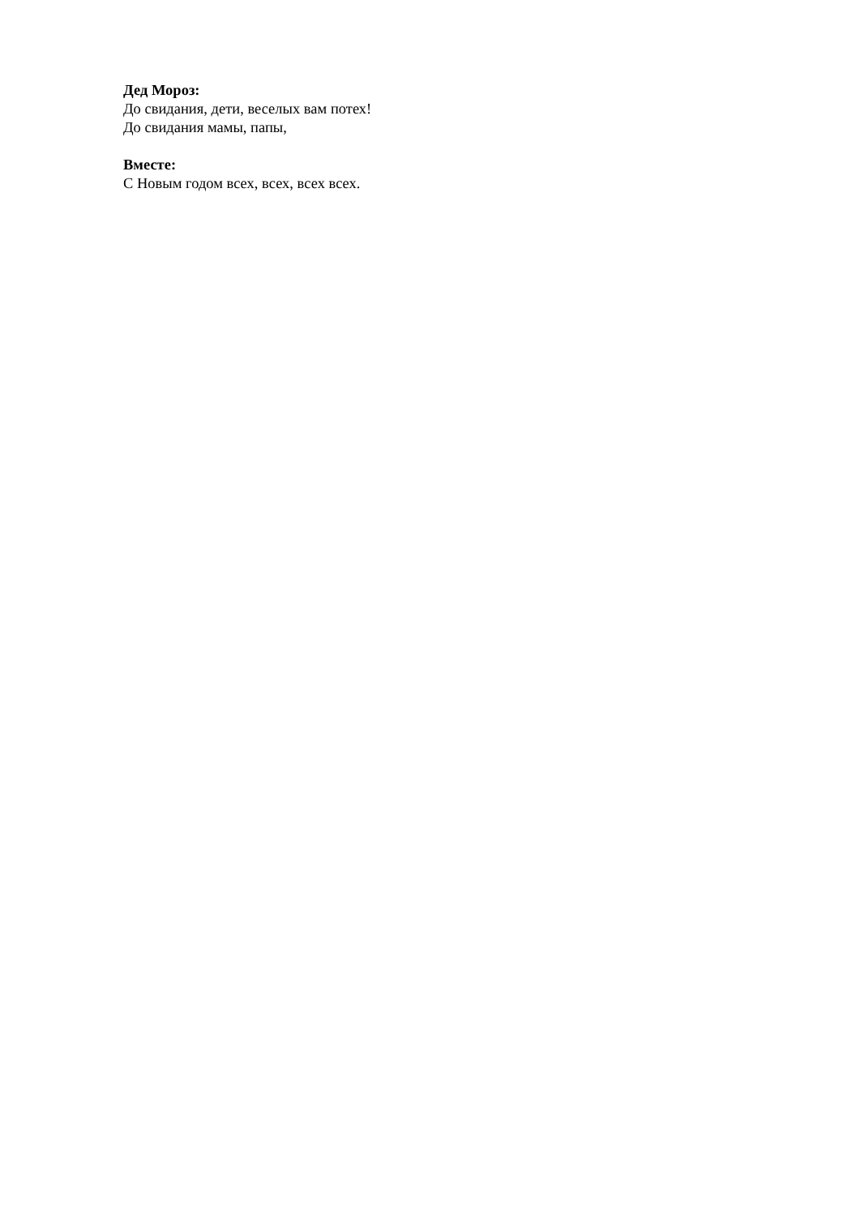Дед Мороз:
До свидания, дети, веселых вам потех!
До свидания мамы, папы,
Вместе:
С Новым годом всех, всех, всех всех.